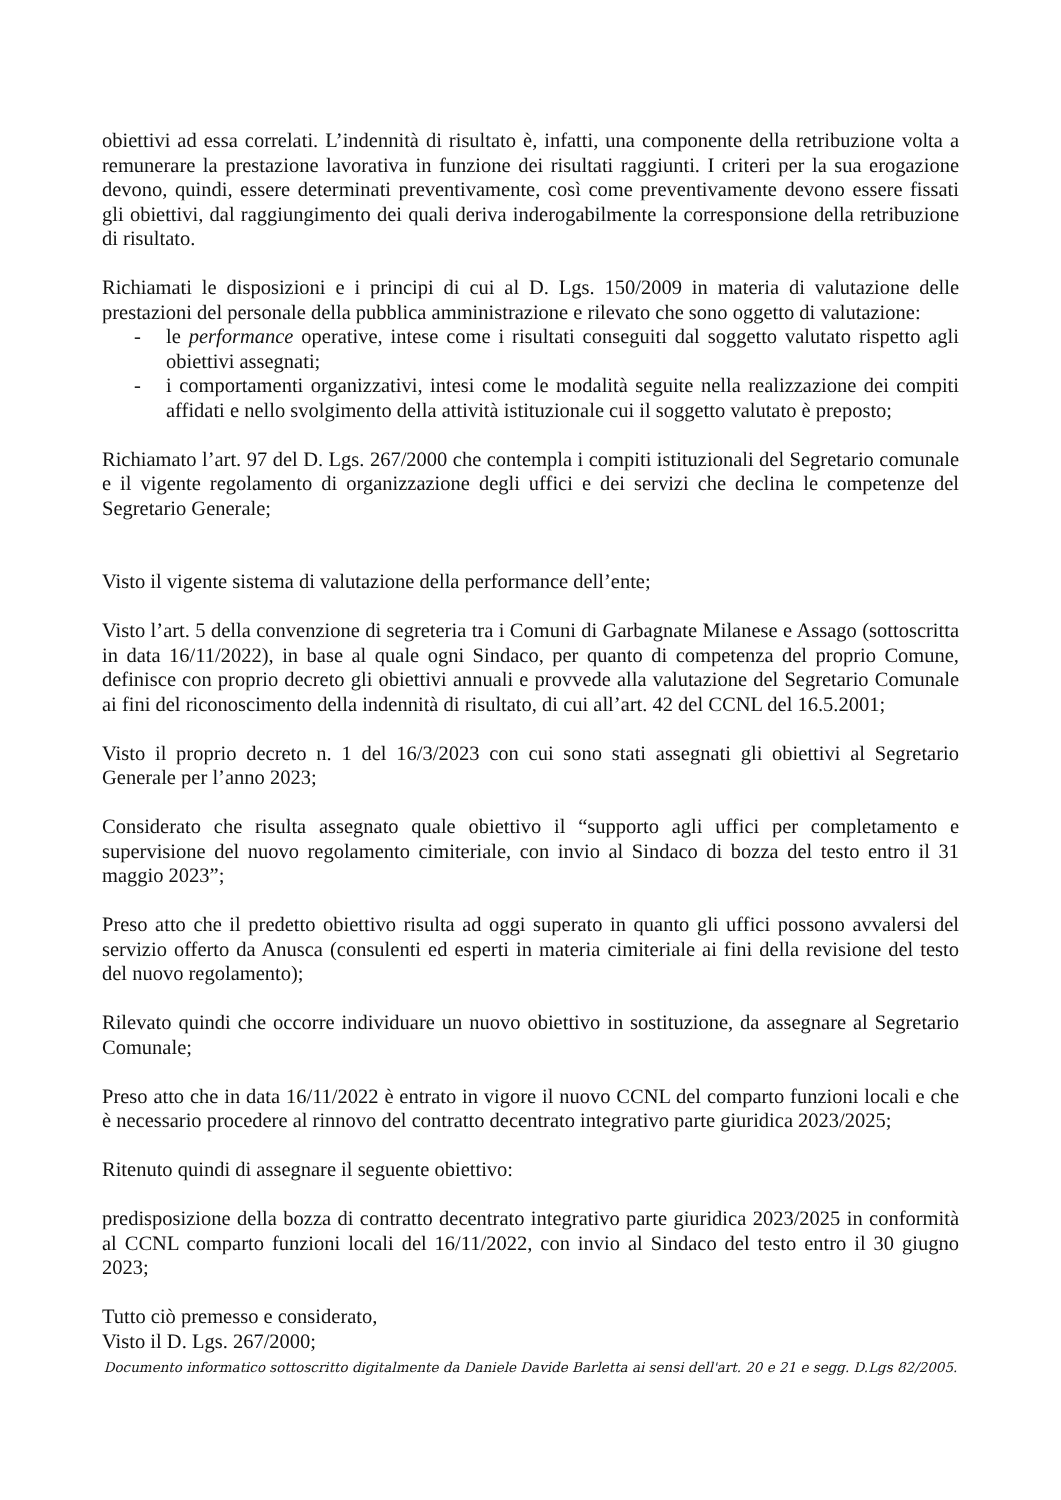obiettivi ad essa correlati. L’indennità di risultato è, infatti, una componente della retribuzione volta a remunerare la prestazione lavorativa in funzione dei risultati raggiunti. I criteri per la sua erogazione devono, quindi, essere determinati preventivamente, così come preventivamente devono essere fissati gli obiettivi, dal raggiungimento dei quali deriva inderogabilmente la corresponsione della retribuzione di risultato.
Richiamati le disposizioni e i principi di cui al D. Lgs. 150/2009 in materia di valutazione delle prestazioni del personale della pubblica amministrazione e rilevato che sono oggetto di valutazione:
- le performance operative, intese come i risultati conseguiti dal soggetto valutato rispetto agli obiettivi assegnati;
- i comportamenti organizzativi, intesi come le modalità seguite nella realizzazione dei compiti affidati e nello svolgimento della attività istituzionale cui il soggetto valutato è preposto;
Richiamato l’art. 97 del D. Lgs. 267/2000 che contempla i compiti istituzionali del Segretario comunale e il vigente regolamento di organizzazione degli uffici e dei servizi che declina le competenze del Segretario Generale;
Visto il vigente sistema di valutazione della performance dell’ente;
Visto l’art. 5 della convenzione di segreteria tra i Comuni di Garbagnate Milanese e Assago (sottoscritta in data 16/11/2022), in base al quale ogni Sindaco, per quanto di competenza del proprio Comune, definisce con proprio decreto gli obiettivi annuali e provvede alla valutazione del Segretario Comunale ai fini del riconoscimento della indennità di risultato, di cui all’art. 42 del CCNL del 16.5.2001;
Visto il proprio decreto n. 1 del 16/3/2023 con cui sono stati assegnati gli obiettivi al Segretario Generale per l’anno 2023;
Considerato che risulta assegnato quale obiettivo il “supporto agli uffici per completamento e supervisione del nuovo regolamento cimiteriale, con invio al Sindaco di bozza del testo entro il 31 maggio 2023”;
Preso atto che il predetto obiettivo risulta ad oggi superato in quanto gli uffici possono avvalersi del servizio offerto da Anusca (consulenti ed esperti in materia cimiteriale ai fini della revisione del testo del nuovo regolamento);
Rilevato quindi che occorre individuare un nuovo obiettivo in sostituzione, da assegnare al Segretario Comunale;
Preso atto che in data 16/11/2022 è entrato in vigore il nuovo CCNL del comparto funzioni locali e che è necessario procedere al rinnovo del contratto decentrato integrativo parte giuridica 2023/2025;
Ritenuto quindi di assegnare il seguente obiettivo:
predisposizione della bozza di contratto decentrato integrativo parte giuridica 2023/2025 in conformità al CCNL comparto funzioni locali del 16/11/2022, con invio al Sindaco del testo entro il 30 giugno 2023;
Tutto ciò premesso e considerato,
Visto il D. Lgs. 267/2000;
Documento informatico sottoscritto digitalmente da Daniele Davide Barletta ai sensi dell'art. 20 e 21 e segg. D.Lgs 82/2005.